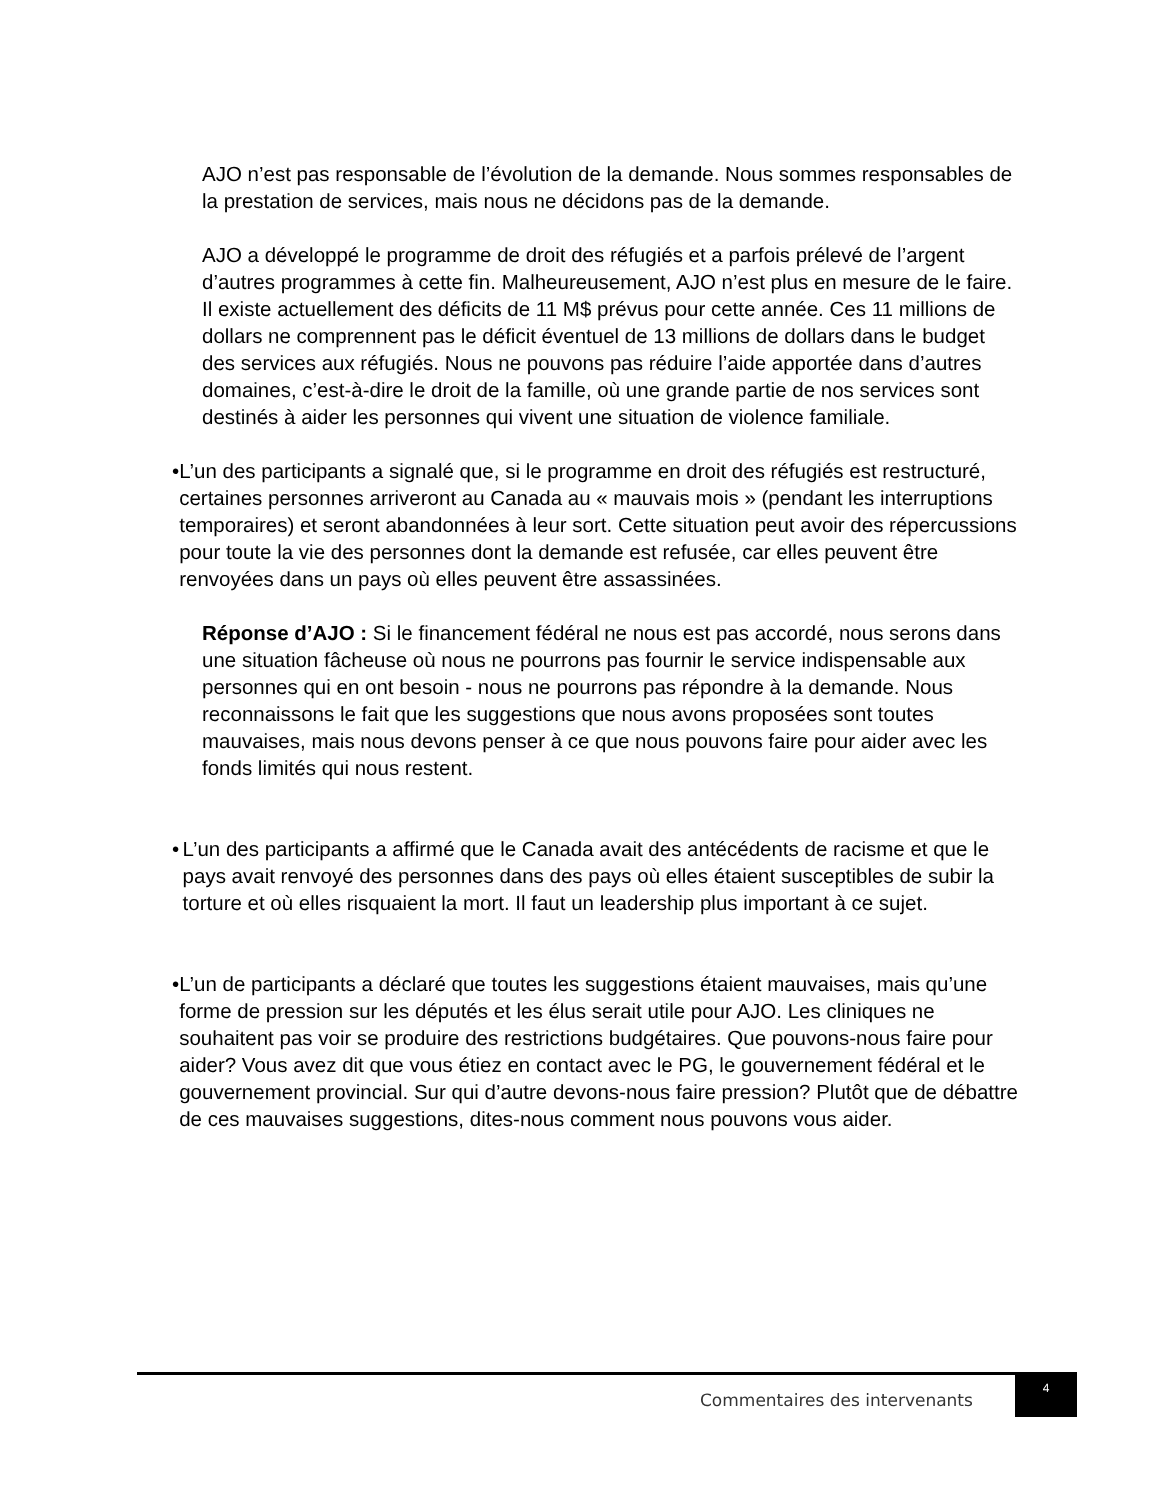AJO n’est pas responsable de l’évolution de la demande. Nous sommes responsables de la prestation de services, mais nous ne décidons pas de la demande.
AJO a développé le programme de droit des réfugiés et a parfois prélevé de l’argent d’autres programmes à cette fin. Malheureusement, AJO n’est plus en mesure de le faire. Il existe actuellement des déficits de 11 M$ prévus pour cette année. Ces 11 millions de dollars ne comprennent pas le déficit éventuel de 13 millions de dollars dans le budget des services aux réfugiés. Nous ne pouvons pas réduire l’aide apportée dans d’autres domaines, c’est-à-dire le droit de la famille, où une grande partie de nos services sont destinés à aider les personnes qui vivent une situation de violence familiale.
• L’un des participants a signalé que, si le programme en droit des réfugiés est restructuré, certaines personnes arriveront au Canada au « mauvais mois » (pendant les interruptions temporaires) et seront abandonnées à leur sort. Cette situation peut avoir des répercussions pour toute la vie des personnes dont la demande est refusée, car elles peuvent être renvoyées dans un pays où elles peuvent être assassinées.
Réponse d’AJO : Si le financement fédéral ne nous est pas accordé, nous serons dans une situation fâcheuse où nous ne pourrons pas fournir le service indispensable aux personnes qui en ont besoin - nous ne pourrons pas répondre à la demande. Nous reconnaissons le fait que les suggestions que nous avons proposées sont toutes mauvaises, mais nous devons penser à ce que nous pouvons faire pour aider avec les fonds limités qui nous restent.
• L’un des participants a affirmé que le Canada avait des antécédents de racisme et que le pays avait renvoyé des personnes dans des pays où elles étaient susceptibles de subir la torture et où elles risquaient la mort. Il faut un leadership plus important à ce sujet.
• L’un de participants a déclaré que toutes les suggestions étaient mauvaises, mais qu’une forme de pression sur les députés et les élus serait utile pour AJO. Les cliniques ne souhaitent pas voir se produire des restrictions budgétaires. Que pouvons-nous faire pour aider? Vous avez dit que vous étiez en contact avec le PG, le gouvernement fédéral et le gouvernement provincial. Sur qui d’autre devons-nous faire pression? Plutôt que de débattre de ces mauvaises suggestions, dites-nous comment nous pouvons vous aider.
Commentaires des intervenants
4